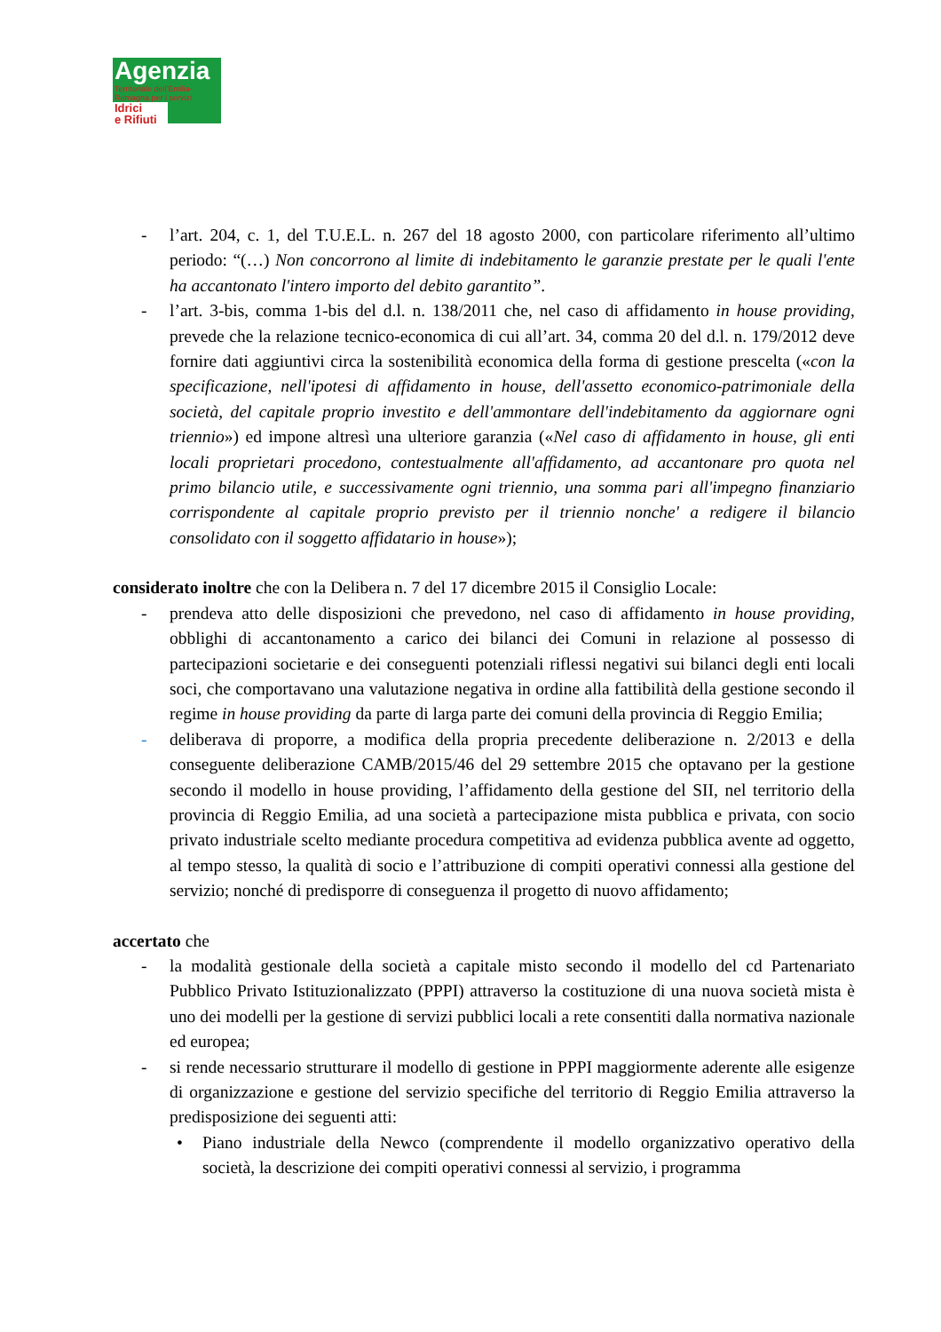Agenzia
Territoriale dell'Emilia-Romagna per i servizi
Idrici
e Rifiuti
- l’art. 204, c. 1, del T.U.E.L. n. 267 del 18 agosto 2000, con particolare riferimento all’ultimo periodo: “(…) Non concorrono al limite di indebitamento le garanzie prestate per le quali l'ente ha accantonato l'intero importo del debito garantito”.
- l’art. 3-bis, comma 1-bis del d.l. n. 138/2011 che, nel caso di affidamento in house providing, prevede che la relazione tecnico-economica di cui all’art. 34, comma 20 del d.l. n. 179/2012 deve fornire dati aggiuntivi circa la sostenibilità economica della forma di gestione prescelta («con la specificazione, nell'ipotesi di affidamento in house, dell'assetto economico-patrimoniale della società, del capitale proprio investito e dell'ammontare dell'indebitamento da aggiornare ogni triennio») ed impone altresì una ulteriore garanzia («Nel caso di affidamento in house, gli enti locali proprietari procedono, contestualmente all'affidamento, ad accantonare pro quota nel primo bilancio utile, e successivamente ogni triennio, una somma pari all'impegno finanziario corrispondente al capitale proprio previsto per il triennio nonche' a redigere il bilancio consolidato con il soggetto affidatario in house»);
considerato inoltre che con la Delibera n. 7 del 17 dicembre 2015 il Consiglio Locale:
- prendeva atto delle disposizioni che prevedono, nel caso di affidamento in house providing, obblighi di accantonamento a carico dei bilanci dei Comuni in relazione al possesso di partecipazioni societarie e dei conseguenti potenziali riflessi negativi sui bilanci degli enti locali soci, che comportavano una valutazione negativa in ordine alla fattibilità della gestione secondo il regime in house providing da parte di larga parte dei comuni della provincia di Reggio Emilia;
- deliberava di proporre, a modifica della propria precedente deliberazione n. 2/2013 e della conseguente deliberazione CAMB/2015/46 del 29 settembre 2015 che optavano per la gestione secondo il modello in house providing, l’affidamento della gestione del SII, nel territorio della provincia di Reggio Emilia, ad una società a partecipazione mista pubblica e privata, con socio privato industriale scelto mediante procedura competitiva ad evidenza pubblica avente ad oggetto, al tempo stesso, la qualità di socio e l’attribuzione di compiti operativi connessi alla gestione del servizio; nonché di predisporre di conseguenza il progetto di nuovo affidamento;
accertato che
- la modalità gestionale della società a capitale misto secondo il modello del cd Partenariato Pubblico Privato Istituzionalizzato (PPPI) attraverso la costituzione di una nuova società mista è uno dei modelli per la gestione di servizi pubblici locali a rete consentiti dalla normativa nazionale ed europea;
- si rende necessario strutturare il modello di gestione in PPPI maggiormente aderente alle esigenze di organizzazione e gestione del servizio specifiche del territorio di Reggio Emilia attraverso la predisposizione dei seguenti atti:
• Piano industriale della Newco (comprendente il modello organizzativo operativo della società, la descrizione dei compiti operativi connessi al servizio, i programma